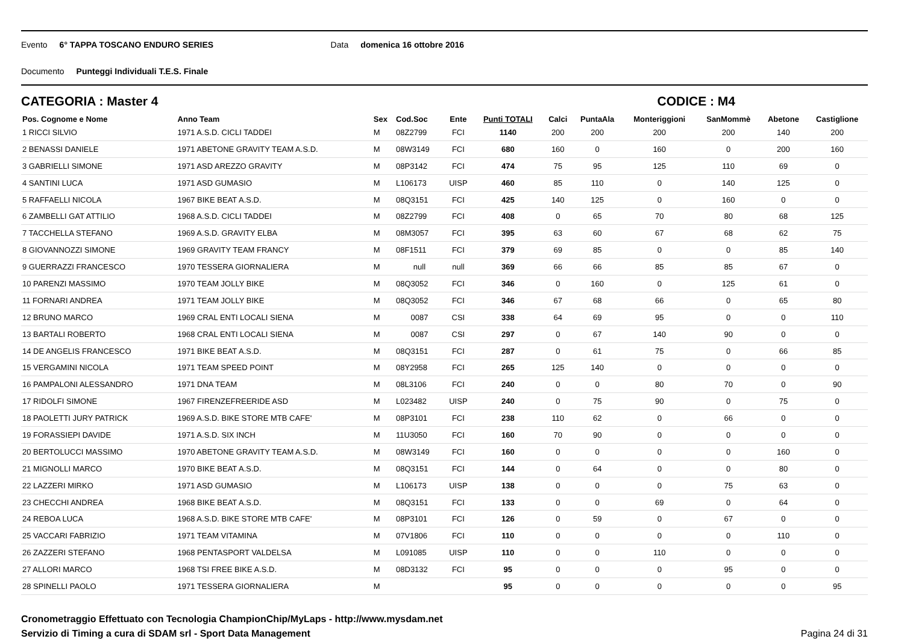Evento 6° TAPPA TOSCANO ENDURO SERIES Data domenica 16 ottobre 2016
Documento Punteggi Individuali T.E.S. Finale
CATEGORIA : Master 4 CODICE : M4
| Pos. Cognome e Nome | Anno Team | Sex | Cod.Soc | Ente | Punti TOTALI | Calci | PuntaAla | Monteriggioni | SanMommè | Abetone | Castiglione |
| --- | --- | --- | --- | --- | --- | --- | --- | --- | --- | --- | --- |
| 1 RICCI SILVIO | 1971 A.S.D. CICLI TADDEI | M | 08Z2799 | FCI | 1140 | 200 | 200 | 200 | 200 | 140 | 200 |
| 2 BENASSI DANIELE | 1971 ABETONE GRAVITY TEAM A.S.D. | M | 08W3149 | FCI | 680 | 160 | 0 | 160 | 0 | 200 | 160 |
| 3 GABRIELLI SIMONE | 1971 ASD AREZZO GRAVITY | M | 08P3142 | FCI | 474 | 75 | 95 | 125 | 110 | 69 | 0 |
| 4 SANTINI LUCA | 1971 ASD GUMASIO | M | L106173 | UISP | 460 | 85 | 110 | 0 | 140 | 125 | 0 |
| 5 RAFFAELLI NICOLA | 1967 BIKE BEAT A.S.D. | M | 08Q3151 | FCI | 425 | 140 | 125 | 0 | 160 | 0 | 0 |
| 6 ZAMBELLI GAT ATTILIO | 1968 A.S.D. CICLI TADDEI | M | 08Z2799 | FCI | 408 | 0 | 65 | 70 | 80 | 68 | 125 |
| 7 TACCHELLA STEFANO | 1969 A.S.D. GRAVITY ELBA | M | 08M3057 | FCI | 395 | 63 | 60 | 67 | 68 | 62 | 75 |
| 8 GIOVANNOZZI SIMONE | 1969 GRAVITY TEAM FRANCY | M | 08F1511 | FCI | 379 | 69 | 85 | 0 | 0 | 85 | 140 |
| 9 GUERRAZZI FRANCESCO | 1970 TESSERA GIORNALIERA | M | null | null | 369 | 66 | 66 | 85 | 85 | 67 | 0 |
| 10 PARENZI MASSIMO | 1970 TEAM JOLLY BIKE | M | 08Q3052 | FCI | 346 | 0 | 160 | 0 | 125 | 61 | 0 |
| 11 FORNARI ANDREA | 1971 TEAM JOLLY BIKE | M | 08Q3052 | FCI | 346 | 67 | 68 | 66 | 0 | 65 | 80 |
| 12 BRUNO MARCO | 1969 CRAL ENTI LOCALI SIENA | M | 0087 | CSI | 338 | 64 | 69 | 95 | 0 | 0 | 110 |
| 13 BARTALI ROBERTO | 1968 CRAL ENTI LOCALI SIENA | M | 0087 | CSI | 297 | 0 | 67 | 140 | 90 | 0 | 0 |
| 14 DE ANGELIS FRANCESCO | 1971 BIKE BEAT A.S.D. | M | 08Q3151 | FCI | 287 | 0 | 61 | 75 | 0 | 66 | 85 |
| 15 VERGAMINI NICOLA | 1971 TEAM SPEED POINT | M | 08Y2958 | FCI | 265 | 125 | 140 | 0 | 0 | 0 | 0 |
| 16 PAMPALONI ALESSANDRO | 1971 DNA TEAM | M | 08L3106 | FCI | 240 | 0 | 0 | 80 | 70 | 0 | 90 |
| 17 RIDOLFI SIMONE | 1967 FIRENZEFREERIDE ASD | M | L023482 | UISP | 240 | 0 | 75 | 90 | 0 | 75 | 0 |
| 18 PAOLETTI JURY PATRICK | 1969 A.S.D. BIKE STORE MTB CAFE' | M | 08P3101 | FCI | 238 | 110 | 62 | 0 | 66 | 0 | 0 |
| 19 FORASSIEPI DAVIDE | 1971 A.S.D. SIX INCH | M | 11U3050 | FCI | 160 | 70 | 90 | 0 | 0 | 0 | 0 |
| 20 BERTOLUCCI MASSIMO | 1970 ABETONE GRAVITY TEAM A.S.D. | M | 08W3149 | FCI | 160 | 0 | 0 | 0 | 0 | 160 | 0 |
| 21 MIGNOLLI MARCO | 1970 BIKE BEAT A.S.D. | M | 08Q3151 | FCI | 144 | 0 | 64 | 0 | 0 | 80 | 0 |
| 22 LAZZERI MIRKO | 1971 ASD GUMASIO | M | L106173 | UISP | 138 | 0 | 0 | 0 | 75 | 63 | 0 |
| 23 CHECCHI ANDREA | 1968 BIKE BEAT A.S.D. | M | 08Q3151 | FCI | 133 | 0 | 0 | 69 | 0 | 64 | 0 |
| 24 REBOA LUCA | 1968 A.S.D. BIKE STORE MTB CAFE' | M | 08P3101 | FCI | 126 | 0 | 59 | 0 | 67 | 0 | 0 |
| 25 VACCARI FABRIZIO | 1971 TEAM VITAMINA | M | 07V1806 | FCI | 110 | 0 | 0 | 0 | 0 | 110 | 0 |
| 26 ZAZZERI STEFANO | 1968 PENTASPORT VALDELSA | M | L091085 | UISP | 110 | 0 | 0 | 110 | 0 | 0 | 0 |
| 27 ALLORI MARCO | 1968 TSI FREE BIKE A.S.D. | M | 08D3132 | FCI | 95 | 0 | 0 | 0 | 95 | 0 | 0 |
| 28 SPINELLI PAOLO | 1971 TESSERA GIORNALIERA | M | | | 95 | 0 | 0 | 0 | 0 | 0 | 95 |
Cronometraggio Effettuato con Tecnologia ChampionChip/MyLaps - http://www.mysdam.net
Servizio di Timing a cura di SDAM srl - Sport Data Management
Pagina 24 di 31